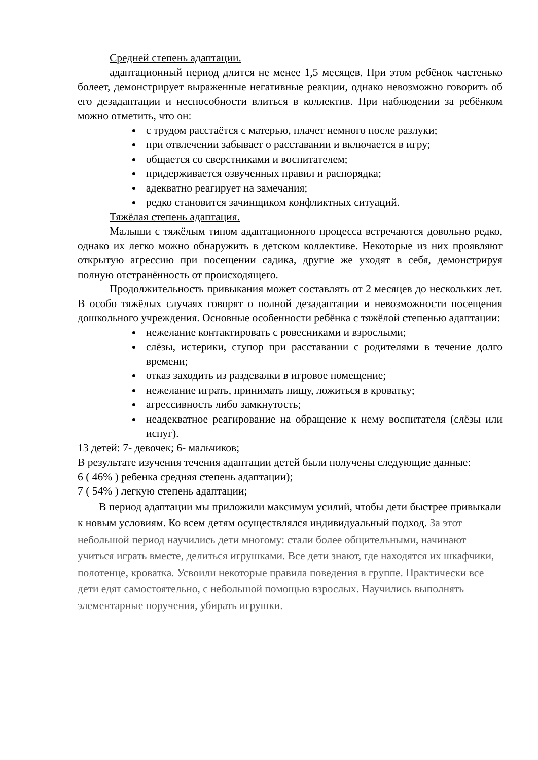Средней степень адаптации.
адаптационный период длится не менее 1,5 месяцев. При этом ребёнок частенько болеет, демонстрирует выраженные негативные реакции, однако невозможно говорить об его дезадаптации и неспособности влиться в коллектив. При наблюдении за ребёнком можно отметить, что он:
с трудом расстаётся с матерью, плачет немного после разлуки;
при отвлечении забывает о расставании и включается в игру;
общается со сверстниками и воспитателем;
придерживается озвученных правил и распорядка;
адекватно реагирует на замечания;
редко становится зачинщиком конфликтных ситуаций.
Тяжёлая степень адаптация.
Малыши с тяжёлым типом адаптационного процесса встречаются довольно редко, однако их легко можно обнаружить в детском коллективе. Некоторые из них проявляют открытую агрессию при посещении садика, другие же уходят в себя, демонстрируя полную отстранённость от происходящего.
Продолжительность привыкания может составлять от 2 месяцев до нескольких лет. В особо тяжёлых случаях говорят о полной дезадаптации и невозможности посещения дошкольного учреждения. Основные особенности ребёнка с тяжёлой степенью адаптации:
нежелание контактировать с ровесниками и взрослыми;
слёзы, истерики, ступор при расставании с родителями в течение долго времени;
отказ заходить из раздевалки в игровое помещение;
нежелание играть, принимать пищу, ложиться в кроватку;
агрессивность либо замкнутость;
неадекватное реагирование на обращение к нему воспитателя (слёзы или испуг).
13 детей: 7- девочек; 6- мальчиков;
В результате изучения течения адаптации детей были получены следующие данные:
6 ( 46% ) ребенка средняя степень адаптации);
7 ( 54% ) легкую степень адаптации;
В период адаптации мы приложили максимум усилий, чтобы дети быстрее привыкали к новым условиям. Ко всем детям осуществлялся индивидуальный подход. За этот небольшой период научились дети многому: стали более общительными, начинают учиться играть вместе, делиться игрушками. Все дети знают, где находятся их шкафчики, полотенце, кроватка. Усвоили некоторые правила поведения в группе. Практически все дети едят самостоятельно, с небольшой помощью взрослых. Научились выполнять элементарные поручения, убирать игрушки.